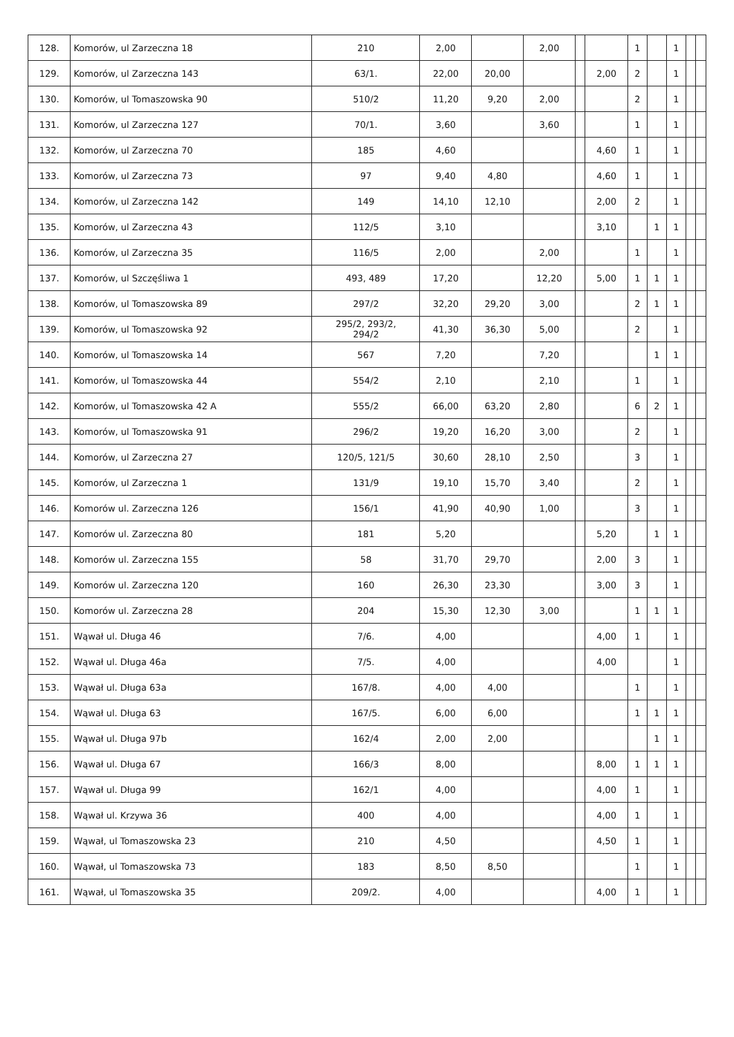| 128. | Komorów, ul Zarzeczna 18 | 210 | 2,00 | | 2,00 | | | 1 | | 1 | | |
| 129. | Komorów, ul Zarzeczna 143 | 63/1. | 22,00 | 20,00 | | | 2,00 | 2 | | 1 | | |
| 130. | Komorów, ul Tomaszowska 90 | 510/2 | 11,20 | 9,20 | 2,00 | | | 2 | | 1 | | |
| 131. | Komorów, ul Zarzeczna 127 | 70/1. | 3,60 | | 3,60 | | | 1 | | 1 | | |
| 132. | Komorów, ul Zarzeczna 70 | 185 | 4,60 | | | | 4,60 | 1 | | 1 | | |
| 133. | Komorów, ul Zarzeczna 73 | 97 | 9,40 | 4,80 | | | 4,60 | 1 | | 1 | | |
| 134. | Komorów, ul Zarzeczna 142 | 149 | 14,10 | 12,10 | | | 2,00 | 2 | | 1 | | |
| 135. | Komorów, ul Zarzeczna 43 | 112/5 | 3,10 | | | | 3,10 | | 1 | 1 | | |
| 136. | Komorów, ul Zarzeczna 35 | 116/5 | 2,00 | | 2,00 | | | 1 | | 1 | | |
| 137. | Komorów, ul Szczęśliwa 1 | 493, 489 | 17,20 | | 12,20 | | 5,00 | 1 | 1 | 1 | | |
| 138. | Komorów, ul Tomaszowska 89 | 297/2 | 32,20 | 29,20 | 3,00 | | | 2 | 1 | 1 | | |
| 139. | Komorów, ul Tomaszowska 92 | 295/2, 293/2, 294/2 | 41,30 | 36,30 | 5,00 | | | 2 | | 1 | | |
| 140. | Komorów, ul Tomaszowska 14 | 567 | 7,20 | | 7,20 | | | | 1 | 1 | | |
| 141. | Komorów, ul Tomaszowska 44 | 554/2 | 2,10 | | 2,10 | | | 1 | | 1 | | |
| 142. | Komorów, ul Tomaszowska 42 A | 555/2 | 66,00 | 63,20 | 2,80 | | | 6 | 2 | 1 | | |
| 143. | Komorów, ul Tomaszowska 91 | 296/2 | 19,20 | 16,20 | 3,00 | | | 2 | | 1 | | |
| 144. | Komorów, ul Zarzeczna 27 | 120/5, 121/5 | 30,60 | 28,10 | 2,50 | | | 3 | | 1 | | |
| 145. | Komorów, ul Zarzeczna 1 | 131/9 | 19,10 | 15,70 | 3,40 | | | 2 | | 1 | | |
| 146. | Komorów ul. Zarzeczna 126 | 156/1 | 41,90 | 40,90 | 1,00 | | | 3 | | 1 | | |
| 147. | Komorów ul. Zarzeczna 80 | 181 | 5,20 | | | | 5,20 | | 1 | 1 | | |
| 148. | Komorów ul. Zarzeczna 155 | 58 | 31,70 | 29,70 | | | 2,00 | 3 | | 1 | | |
| 149. | Komorów ul. Zarzeczna 120 | 160 | 26,30 | 23,30 | | | 3,00 | 3 | | 1 | | |
| 150. | Komorów ul. Zarzeczna 28 | 204 | 15,30 | 12,30 | 3,00 | | | 1 | 1 | 1 | | |
| 151. | Wąwał ul. Długa 46 | 7/6. | 4,00 | | | | 4,00 | 1 | | 1 | | |
| 152. | Wąwał ul. Długa 46a | 7/5. | 4,00 | | | | 4,00 | | | 1 | | |
| 153. | Wąwał ul. Długa 63a | 167/8. | 4,00 | 4,00 | | | | 1 | | 1 | | |
| 154. | Wąwał ul. Długa 63 | 167/5. | 6,00 | 6,00 | | | | 1 | 1 | 1 | | |
| 155. | Wąwał ul. Długa 97b | 162/4 | 2,00 | 2,00 | | | | | 1 | 1 | | |
| 156. | Wąwał ul. Długa 67 | 166/3 | 8,00 | | | | 8,00 | 1 | 1 | 1 | | |
| 157. | Wąwał ul. Długa 99 | 162/1 | 4,00 | | | | 4,00 | 1 | | 1 | | |
| 158. | Wąwał ul. Krzywa 36 | 400 | 4,00 | | | | 4,00 | 1 | | 1 | | |
| 159. | Wąwał, ul Tomaszowska 23 | 210 | 4,50 | | | | 4,50 | 1 | | 1 | | |
| 160. | Wąwał, ul Tomaszowska 73 | 183 | 8,50 | 8,50 | | | | 1 | | 1 | | |
| 161. | Wąwał, ul Tomaszowska 35 | 209/2. | 4,00 | | | | 4,00 | 1 | | 1 | | |